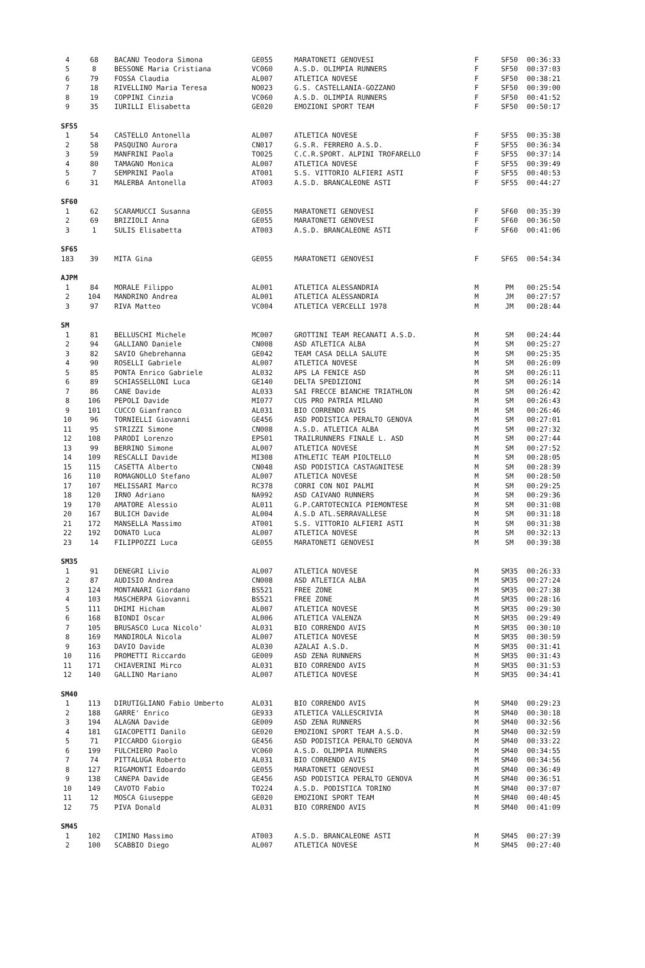| 4 | 68 | BACANU Teodora Simona | GE055 | MARATONETI GENOVESI | F | SF50 | 00:36:33 |
| 5 | 8 | BESSONE Maria Cristiana | VC060 | A.S.D. OLIMPIA RUNNERS | F | SF50 | 00:37:03 |
| 6 | 79 | FOSSA Claudia | AL007 | ATLETICA NOVESE | F | SF50 | 00:38:21 |
| 7 | 18 | RIVELLINO Maria Teresa | NO023 | G.S. CASTELLANIA-GOZZANO | F | SF50 | 00:39:00 |
| 8 | 19 | COPPINI Cinzia | VC060 | A.S.D. OLIMPIA RUNNERS | F | SF50 | 00:41:52 |
| 9 | 35 | IURILLI Elisabetta | GE020 | EMOZIONI SPORT TEAM | F | SF50 | 00:50:17 |
| SF55 | | | | | | | |
| 1 | 54 | CASTELLO Antonella | AL007 | ATLETICA NOVESE | F | SF55 | 00:35:38 |
| 2 | 58 | PASQUINO Aurora | CN017 | G.S.R. FERRERO A.S.D. | F | SF55 | 00:36:34 |
| 3 | 59 | MANFRINI Paola | TO025 | C.C.R.SPORT. ALPINI TROFARELLO | F | SF55 | 00:37:14 |
| 4 | 80 | TAMAGNO Monica | AL007 | ATLETICA NOVESE | F | SF55 | 00:39:49 |
| 5 | 7 | SEMPRINI Paola | AT001 | S.S. VITTORIO ALFIERI ASTI | F | SF55 | 00:40:53 |
| 6 | 31 | MALERBA Antonella | AT003 | A.S.D. BRANCALEONE ASTI | F | SF55 | 00:44:27 |
| SF60 | | | | | | | |
| 1 | 62 | SCARAMUCCI Susanna | GE055 | MARATONETI GENOVESI | F | SF60 | 00:35:39 |
| 2 | 69 | BRIZIOLI Anna | GE055 | MARATONETI GENOVESI | F | SF60 | 00:36:50 |
| 3 | 1 | SULIS Elisabetta | AT003 | A.S.D. BRANCALEONE ASTI | F | SF60 | 00:41:06 |
| SF65 | | | | | | | |
| 183 | 39 | MITA Gina | GE055 | MARATONETI GENOVESI | F | SF65 | 00:54:34 |
| AJPM | | | | | | | |
| 1 | 84 | MORALE Filippo | AL001 | ATLETICA ALESSANDRIA | M | PM | 00:25:54 |
| 2 | 104 | MANDRINO Andrea | AL001 | ATLETICA ALESSANDRIA | M | JM | 00:27:57 |
| 3 | 97 | RIVA Matteo | VC004 | ATLETICA VERCELLI 1978 | M | JM | 00:28:44 |
| SM | | | | | | | |
| 1 | 81 | BELLUSCHI Michele | MC007 | GROTTINI TEAM RECANATI A.S.D. | M | SM | 00:24:44 |
| 2 | 94 | GALLIANO Daniele | CN008 | ASD ATLETICA ALBA | M | SM | 00:25:27 |
| 3 | 82 | SAVIO Ghebrehanna | GE042 | TEAM CASA DELLA SALUTE | M | SM | 00:25:35 |
| 4 | 90 | ROSELLI Gabriele | AL007 | ATLETICA NOVESE | M | SM | 00:26:09 |
| 5 | 85 | PONTA Enrico Gabriele | AL032 | APS LA FENICE ASD | M | SM | 00:26:11 |
| 6 | 89 | SCHIASSELLONI Luca | GE140 | DELTA SPEDIZIONI | M | SM | 00:26:14 |
| 7 | 86 | CANE Davide | AL033 | SAI FRECCE BIANCHE TRIATHLON | M | SM | 00:26:42 |
| 8 | 106 | PEPOLI Davide | MI077 | CUS PRO PATRIA MILANO | M | SM | 00:26:43 |
| 9 | 101 | CUCCO Gianfranco | AL031 | BIO CORRENDO AVIS | M | SM | 00:26:46 |
| 10 | 96 | TORNIELLI Giovanni | GE456 | ASD PODISTICA PERALTO GENOVA | M | SM | 00:27:01 |
| 11 | 95 | STRIZZI Simone | CN008 | A.S.D. ATLETICA ALBA | M | SM | 00:27:32 |
| 12 | 108 | PARODI Lorenzo | EPS01 | TRAILRUNNERS FINALE L. ASD | M | SM | 00:27:44 |
| 13 | 99 | BERRINO Simone | AL007 | ATLETICA NOVESE | M | SM | 00:27:52 |
| 14 | 109 | RESCALLI Davide | MI308 | ATHLETIC TEAM PIOLTELLO | M | SM | 00:28:05 |
| 15 | 115 | CASETTA Alberto | CN048 | ASD PODISTICA CASTAGNITESE | M | SM | 00:28:39 |
| 16 | 110 | ROMAGNOLLO Stefano | AL007 | ATLETICA NOVESE | M | SM | 00:28:50 |
| 17 | 107 | MELISSARI Marco | RC378 | CORRI CON NOI PALMI | M | SM | 00:29:25 |
| 18 | 120 | IRNO Adriano | NA992 | ASD CAIVANO RUNNERS | M | SM | 00:29:36 |
| 19 | 170 | AMATORE Alessio | AL011 | G.P.CARTOTECNICA PIEMONTESE | M | SM | 00:31:08 |
| 20 | 167 | BULICH Davide | AL004 | A.S.D ATL.SERRAVALLESE | M | SM | 00:31:18 |
| 21 | 172 | MANSELLA Massimo | AT001 | S.S. VITTORIO ALFIERI ASTI | M | SM | 00:31:38 |
| 22 | 192 | DONATO Luca | AL007 | ATLETICA NOVESE | M | SM | 00:32:13 |
| 23 | 14 | FILIPPOZZI Luca | GE055 | MARATONETI GENOVESI | M | SM | 00:39:38 |
| SM35 | | | | | | | |
| 1 | 91 | DENEGRI Livio | AL007 | ATLETICA NOVESE | M | SM35 | 00:26:33 |
| 2 | 87 | AUDISIO Andrea | CN008 | ASD ATLETICA ALBA | M | SM35 | 00:27:24 |
| 3 | 124 | MONTANARI Giordano | BS521 | FREE ZONE | M | SM35 | 00:27:38 |
| 4 | 103 | MASCHERPA Giovanni | BS521 | FREE ZONE | M | SM35 | 00:28:16 |
| 5 | 111 | DHIMI Hicham | AL007 | ATLETICA NOVESE | M | SM35 | 00:29:30 |
| 6 | 168 | BIONDI Oscar | AL006 | ATLETICA VALENZA | M | SM35 | 00:29:49 |
| 7 | 105 | BRUSASCO Luca Nicolo' | AL031 | BIO CORRENDO AVIS | M | SM35 | 00:30:10 |
| 8 | 169 | MANDIROLA Nicola | AL007 | ATLETICA NOVESE | M | SM35 | 00:30:59 |
| 9 | 163 | DAVIO Davide | AL030 | AZALAI A.S.D. | M | SM35 | 00:31:41 |
| 10 | 116 | PROMETTI Riccardo | GE009 | ASD ZENA RUNNERS | M | SM35 | 00:31:43 |
| 11 | 171 | CHIAVERINI Mirco | AL031 | BIO CORRENDO AVIS | M | SM35 | 00:31:53 |
| 12 | 140 | GALLINO Mariano | AL007 | ATLETICA NOVESE | M | SM35 | 00:34:41 |
| SM40 | | | | | | | |
| 1 | 113 | DIRUTIGLIANO Fabio Umberto | AL031 | BIO CORRENDO AVIS | M | SM40 | 00:29:23 |
| 2 | 188 | GARRE' Enrico | GE933 | ATLETICA VALLESCRIVIA | M | SM40 | 00:30:18 |
| 3 | 194 | ALAGNA Davide | GE009 | ASD ZENA RUNNERS | M | SM40 | 00:32:56 |
| 4 | 181 | GIACOPETTI Danilo | GE020 | EMOZIONI SPORT TEAM A.S.D. | M | SM40 | 00:32:59 |
| 5 | 71 | PICCARDO Giorgio | GE456 | ASD PODISTICA PERALTO GENOVA | M | SM40 | 00:33:22 |
| 6 | 199 | FULCHIERO Paolo | VC060 | A.S.D. OLIMPIA RUNNERS | M | SM40 | 00:34:55 |
| 7 | 74 | PITTALUGA Roberto | AL031 | BIO CORRENDO AVIS | M | SM40 | 00:34:56 |
| 8 | 127 | RIGAMONTI Edoardo | GE055 | MARATONETI GENOVESI | M | SM40 | 00:36:49 |
| 9 | 138 | CANEPA Davide | GE456 | ASD PODISTICA PERALTO GENOVA | M | SM40 | 00:36:51 |
| 10 | 149 | CAVOTO Fabio | TO224 | A.S.D. PODISTICA TORINO | M | SM40 | 00:37:07 |
| 11 | 12 | MOSCA Giuseppe | GE020 | EMOZIONI SPORT TEAM | M | SM40 | 00:40:45 |
| 12 | 75 | PIVA Donald | AL031 | BIO CORRENDO AVIS | M | SM40 | 00:41:09 |
| SM45 | | | | | | | |
| 1 | 102 | CIMINO Massimo | AT003 | A.S.D. BRANCALEONE ASTI | M | SM45 | 00:27:39 |
| 2 | 100 | SCABBIO Diego | AL007 | ATLETICA NOVESE | M | SM45 | 00:27:40 |